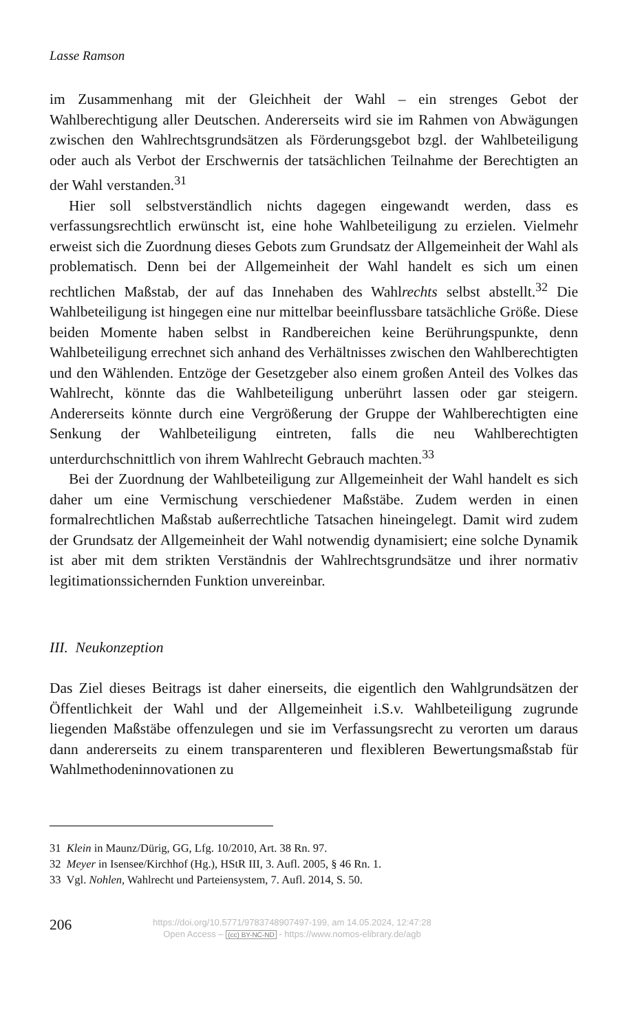Lasse Ramson
im Zusammenhang mit der Gleichheit der Wahl – ein strenges Gebot der Wahlberechtigung aller Deutschen. Andererseits wird sie im Rahmen von Abwägungen zwischen den Wahlrechtsgrundsätzen als Förderungsgebot bzgl. der Wahlbeteiligung oder auch als Verbot der Erschwernis der tatsächlichen Teilnahme der Berechtigten an der Wahl verstanden.<sup>31</sup>
Hier soll selbstverständlich nichts dagegen eingewandt werden, dass es verfassungsrechtlich erwünscht ist, eine hohe Wahlbeteiligung zu erzielen. Vielmehr erweist sich die Zuordnung dieses Gebots zum Grundsatz der Allgemeinheit der Wahl als problematisch. Denn bei der Allgemeinheit der Wahl handelt es sich um einen rechtlichen Maßstab, der auf das Innehaben des Wahlrechts selbst abstellt.<sup>32</sup> Die Wahlbeteiligung ist hingegen eine nur mittelbar beeinflussbare tatsächliche Größe. Diese beiden Momente haben selbst in Randbereichen keine Berührungspunkte, denn Wahlbeteiligung errechnet sich anhand des Verhältnisses zwischen den Wahlberechtigten und den Wählenden. Entzöge der Gesetzgeber also einem großen Anteil des Volkes das Wahlrecht, könnte das die Wahlbeteiligung unberührt lassen oder gar steigern. Andererseits könnte durch eine Vergrößerung der Gruppe der Wahlberechtigten eine Senkung der Wahlbeteiligung eintreten, falls die neu Wahlberechtigten unterdurchschnittlich von ihrem Wahlrecht Gebrauch machten.<sup>33</sup>
Bei der Zuordnung der Wahlbeteiligung zur Allgemeinheit der Wahl handelt es sich daher um eine Vermischung verschiedener Maßstäbe. Zudem werden in einen formalrechtlichen Maßstab außerrechtliche Tatsachen hineingelegt. Damit wird zudem der Grundsatz der Allgemeinheit der Wahl notwendig dynamisiert; eine solche Dynamik ist aber mit dem strikten Verständnis der Wahlrechtsgrundsätze und ihrer normativ legitimationssichernden Funktion unvereinbar.
III. Neukonzeption
Das Ziel dieses Beitrags ist daher einerseits, die eigentlich den Wahlgrundsätzen der Öffentlichkeit der Wahl und der Allgemeinheit i.S.v. Wahlbeteiligung zugrunde liegenden Maßstäbe offenzulegen und sie im Verfassungsrecht zu verorten um daraus dann andererseits zu einem transparenteren und flexibleren Bewertungsmaßstab für Wahlmethodeninnovationen zu
31 Klein in Maunz/Dürig, GG, Lfg. 10/2010, Art. 38 Rn. 97.
32 Meyer in Isensee/Kirchhof (Hg.), HStR III, 3. Aufl. 2005, § 46 Rn. 1.
33 Vgl. Nohlen, Wahlrecht und Parteiensystem, 7. Aufl. 2014, S. 50.
206
https://doi.org/10.5771/9783748907497-199, am 14.05.2024, 12:47:28
Open Access – (cc) BY-NC-ND - https://www.nomos-elibrary.de/agb